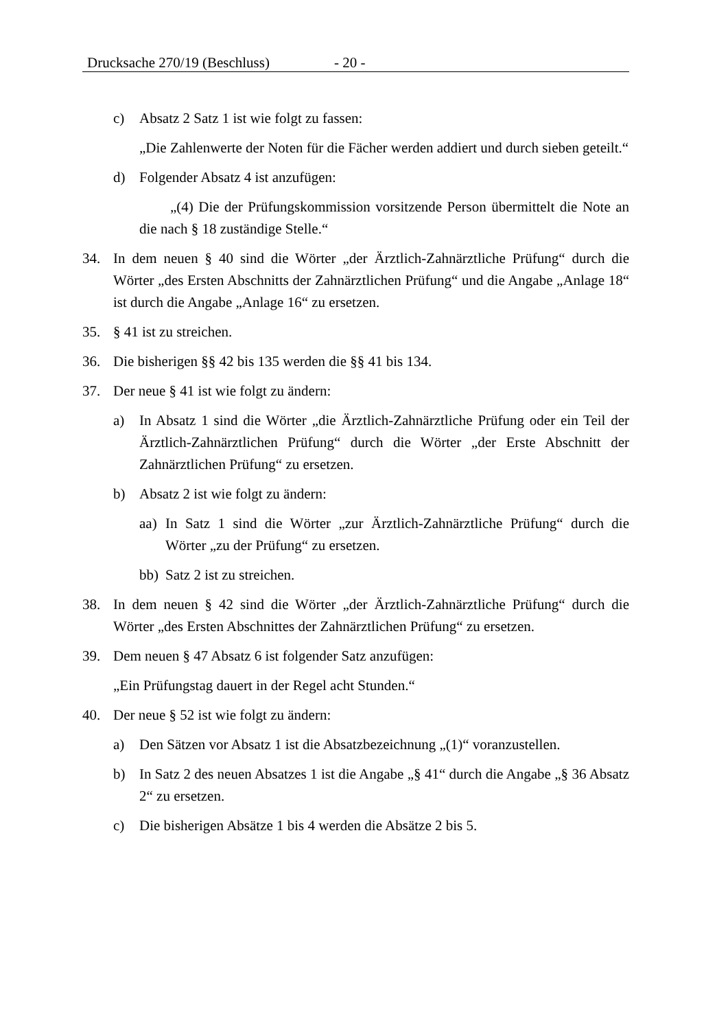Drucksache 270/19 (Beschluss) - 20 -
c) Absatz 2 Satz 1 ist wie folgt zu fassen:
„Die Zahlenwerte der Noten für die Fächer werden addiert und durch sieben geteilt.“
d) Folgender Absatz 4 ist anzufügen:
„(4) Die der Prüfungskommission vorsitzende Person übermittelt die Note an die nach § 18 zuständige Stelle.“
34. In dem neuen § 40 sind die Wörter „der Ärztlich-Zahnärztliche Prüfung“ durch die Wörter „des Ersten Abschnitts der Zahnärztlichen Prüfung“ und die Angabe „Anlage 18“ ist durch die Angabe „Anlage 16“ zu ersetzen.
35. § 41 ist zu streichen.
36. Die bisherigen §§ 42 bis 135 werden die §§ 41 bis 134.
37. Der neue § 41 ist wie folgt zu ändern:
a) In Absatz 1 sind die Wörter „die Ärztlich-Zahnärztliche Prüfung oder ein Teil der Ärztlich-Zahnärztlichen Prüfung“ durch die Wörter „der Erste Abschnitt der Zahnärztlichen Prüfung“ zu ersetzen.
b) Absatz 2 ist wie folgt zu ändern:
aa) In Satz 1 sind die Wörter „zur Ärztlich-Zahnärztliche Prüfung“ durch die Wörter „zu der Prüfung“ zu ersetzen.
bb) Satz 2 ist zu streichen.
38. In dem neuen § 42 sind die Wörter „der Ärztlich-Zahnärztliche Prüfung“ durch die Wörter „des Ersten Abschnittes der Zahnärztlichen Prüfung“ zu ersetzen.
39. Dem neuen § 47 Absatz 6 ist folgender Satz anzufügen:
„Ein Prüfungstag dauert in der Regel acht Stunden.“
40. Der neue § 52 ist wie folgt zu ändern:
a) Den Sätzen vor Absatz 1 ist die Absatzbezeichnung „(1)“ voranzustellen.
b) In Satz 2 des neuen Absatzes 1 ist die Angabe „§ 41“ durch die Angabe „§ 36 Absatz 2“ zu ersetzen.
c) Die bisherigen Absätze 1 bis 4 werden die Absätze 2 bis 5.